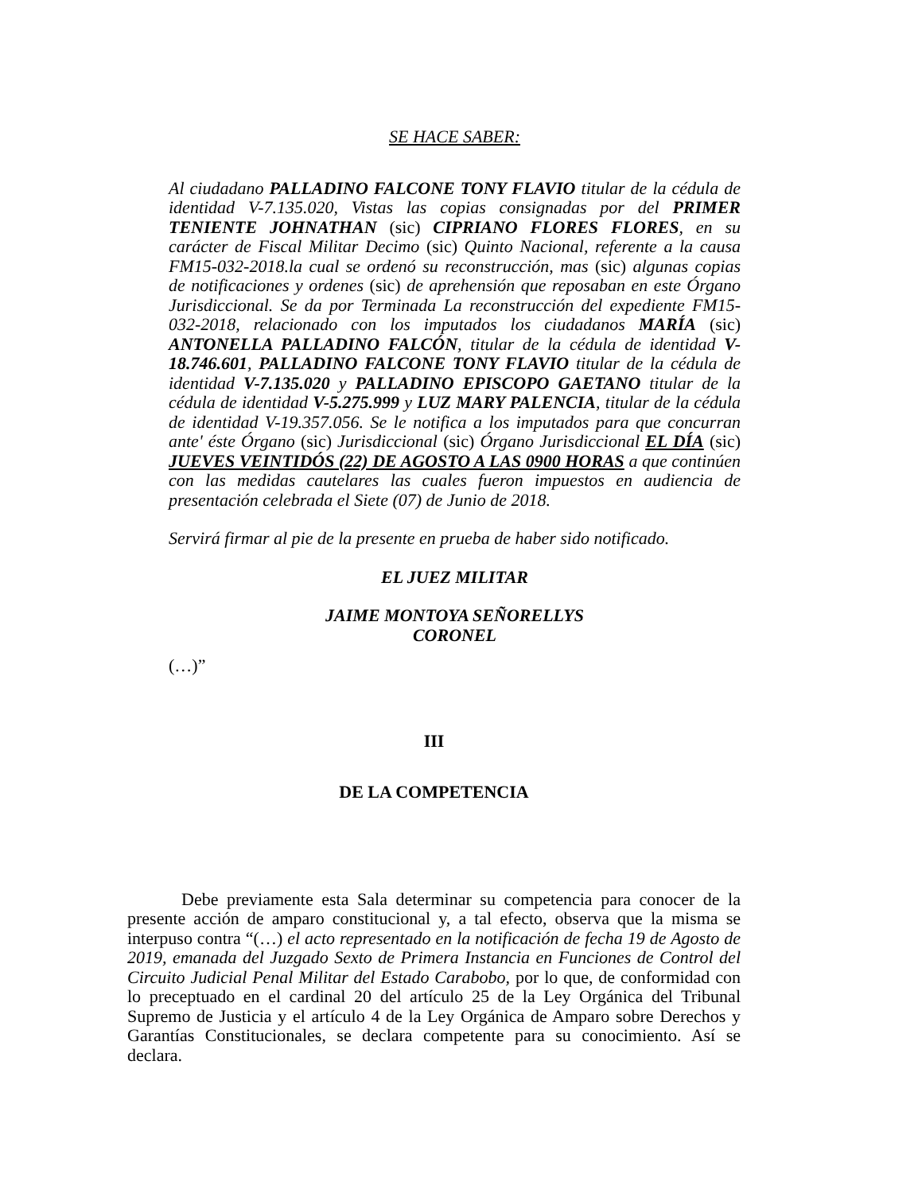SE HACE SABER:
Al ciudadano PALLADINO FALCONE TONY FLAVIO titular de la cédula de identidad V-7.135.020, Vistas las copias consignadas por del PRIMER TENIENTE JOHNATHAN (sic) CIPRIANO FLORES FLORES, en su carácter de Fiscal Militar Decimo (sic) Quinto Nacional, referente a la causa FM15-032-2018.la cual se ordenó su reconstrucción, mas (sic) algunas copias de notificaciones y ordenes (sic) de aprehensión que reposaban en este Órgano Jurisdiccional. Se da por Terminada La reconstrucción del expediente FM15-032-2018, relacionado con los imputados los ciudadanos MARÍA (sic) ANTONELLA PALLADINO FALCÓN, titular de la cédula de identidad V-18.746.601, PALLADINO FALCONE TONY FLAVIO titular de la cédula de identidad V-7.135.020 y PALLADINO EPISCOPO GAETANO titular de la cédula de identidad V-5.275.999 y LUZ MARY PALENCIA, titular de la cédula de identidad V-19.357.056. Se le notifica a los imputados para que concurran ante' éste Órgano (sic) Jurisdiccional (sic) Órgano Jurisdiccional EL DÍA (sic) JUEVES VEINTIDÓS (22) DE AGOSTO A LAS 0900 HORAS a que continúen con las medidas cautelares las cuales fueron impuestos en audiencia de presentación celebrada el Siete (07) de Junio de 2018.
Servirá firmar al pie de la presente en prueba de haber sido notificado.
EL JUEZ MILITAR
JAIME MONTOYA SEÑORELLYS
CORONEL
(…)”
III
DE LA COMPETENCIA
Debe previamente esta Sala determinar su competencia para conocer de la presente acción de amparo constitucional y, a tal efecto, observa que la misma se interpuso contra “(…) el acto representado en la notificación de fecha 19 de Agosto de 2019, emanada del Juzgado Sexto de Primera Instancia en Funciones de Control del Circuito Judicial Penal Militar del Estado Carabobo, por lo que, de conformidad con lo preceptuado en el cardinal 20 del artículo 25 de la Ley Orgánica del Tribunal Supremo de Justicia y el artículo 4 de la Ley Orgánica de Amparo sobre Derechos y Garantías Constitucionales, se declara competente para su conocimiento. Así se declara.